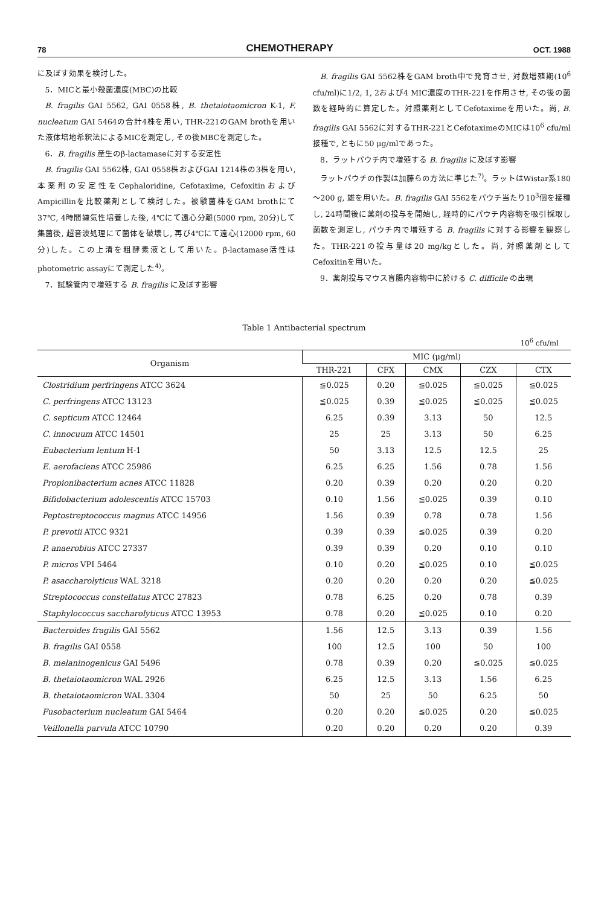78 CHEMOTHERAPY OCT. 1988
に及ぼす効果を検討した。
5．MICと最小殺菌濃度(MBC)の比較
B. fragilis GAI 5562, GAI 0558株, B. thetaiotaomicron K-1, F. nucleatum GAI 5464の合計4株を用い, THR-221のGAM brothを用いた液体培地希釈法によるMICを測定し, その後MBCを測定した。
6．B. fragilis 産生のβ-lactamaseに対する安定性
B. fragilis GAI 5562株, GAI 0558株およびGAI 1214株の3株を用い, 本薬剤の安定性をCephaloridine, Cefotaxime, CefoxitinおよびAmpicillinを比較薬剤として検討した。被験菌株をGAM brothにて37℃, 4時間嫌気性培養した後, 4℃にて遠心分離(5000 rpm, 20分)して集菌後, 超音波処理にて菌体を破壊し, 再び4℃にて遠心(12000 rpm, 60分)した。この上清を粗酵素液として用いた。β-lactamase活性はphotometric assayにて測定した<sup>4)</sup>。
7．試験管内で増殖する B. fragilis に及ぼす影響
B. fragilis GAI 5562株をGAM broth中で発育させ, 対数増殖期(10<sup>6</sup> cfu/ml)に1/2, 1, 2および4 MIC濃度のTHR-221を作用させ, その後の菌数を経時的に算定した。対照薬剤としてCefotaximeを用いた。尚, B. fragilis GAI 5562に対するTHR-221とCefotaximeのMICは10<sup>6</sup> cfu/ml接種で, ともに50 μg/mlであった。
8．ラットパウチ内で増殖する B. fragilis に及ぼす影響
ラットパウチの作製は加藤らの方法に準じた<sup>7)</sup>。ラットはWistar系180～200 g, 雄を用いた。B. fragilis GAI 5562をパウチ当たり10<sup>3</sup>個を接種し, 24時間後に薬剤の投与を開始し, 経時的にパウチ内容物を吸引採取し菌数を測定し, パウチ内で増殖する B. fragilis に対する影響を観察した。THR-221の投与量は20 mg/kgとした。尚, 対照薬剤としてCefoxitinを用いた。
9．薬剤投与マウス盲腸内容物中に於ける C. difficile の出現
Table 1 Antibacterial spectrum
10<sup>6</sup> cfu/ml
| Organism | MIC (μg/ml) | | | | |
| --- | --- | --- | --- | --- | --- |
| | THR-221 | CFX | CMX | CZX | CTX |
| Clostridium perfringens ATCC 3624 | ≦0.025 | 0.20 | ≦0.025 | ≦0.025 | ≦0.025 |
| C. perfringens ATCC 13123 | ≦0.025 | 0.39 | ≦0.025 | ≦0.025 | ≦0.025 |
| C. septicum ATCC 12464 | 6.25 | 0.39 | 3.13 | 50 | 12.5 |
| C. innocuum ATCC 14501 | 25 | 25 | 3.13 | 50 | 6.25 |
| Eubacterium lentum H-1 | 50 | 3.13 | 12.5 | 12.5 | 25 |
| E. aerofaciens ATCC 25986 | 6.25 | 6.25 | 1.56 | 0.78 | 1.56 |
| Propionibacterium acnes ATCC 11828 | 0.20 | 0.39 | 0.20 | 0.20 | 0.20 |
| Bifidobacterium adolescentis ATCC 15703 | 0.10 | 1.56 | ≦0.025 | 0.39 | 0.10 |
| Peptostreptococcus magnus ATCC 14956 | 1.56 | 0.39 | 0.78 | 0.78 | 1.56 |
| P. prevotii ATCC 9321 | 0.39 | 0.39 | ≦0.025 | 0.39 | 0.20 |
| P. anaerobius ATCC 27337 | 0.39 | 0.39 | 0.20 | 0.10 | 0.10 |
| P. micros VPI 5464 | 0.10 | 0.20 | ≦0.025 | 0.10 | ≦0.025 |
| P. asaccharolyticus WAL 3218 | 0.20 | 0.20 | 0.20 | 0.20 | ≦0.025 |
| Streptococcus constellatus ATCC 27823 | 0.78 | 6.25 | 0.20 | 0.78 | 0.39 |
| Staphylococcus saccharolyticus ATCC 13953 | 0.78 | 0.20 | ≦0.025 | 0.10 | 0.20 |
| Bacteroides fragilis GAI 5562 | 1.56 | 12.5 | 3.13 | 0.39 | 1.56 |
| B. fragilis GAI 0558 | 100 | 12.5 | 100 | 50 | 100 |
| B. melaninogenicus GAI 5496 | 0.78 | 0.39 | 0.20 | ≦0.025 | ≦0.025 |
| B. thetaiotaomicron WAL 2926 | 6.25 | 12.5 | 3.13 | 1.56 | 6.25 |
| B. thetaiotaomicron WAL 3304 | 50 | 25 | 50 | 6.25 | 50 |
| Fusobacterium nucleatum GAI 5464 | 0.20 | 0.20 | ≦0.025 | 0.20 | ≦0.025 |
| Veillonella parvula ATCC 10790 | 0.20 | 0.20 | 0.20 | 0.20 | 0.39 |